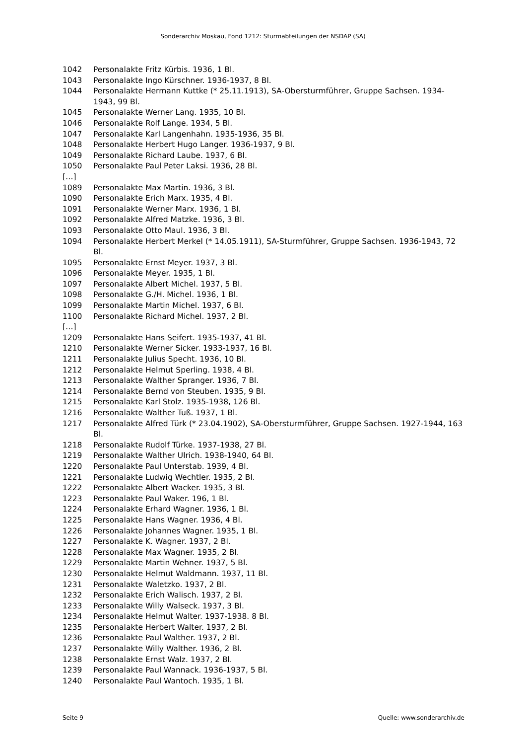Sonderarchiv Moskau, Fond 1212: Sturmabteilungen der NSDAP (SA)
1042 Personalakte Fritz Kürbis. 1936, 1 Bl.
1043 Personalakte Ingo Kürschner. 1936-1937, 8 Bl.
1044 Personalakte Hermann Kuttke (* 25.11.1913), SA-Obersturmführer, Gruppe Sachsen. 1934-1943, 99 Bl.
1045 Personalakte Werner Lang. 1935, 10 Bl.
1046 Personalakte Rolf Lange. 1934, 5 Bl.
1047 Personalakte Karl Langenhahn. 1935-1936, 35 Bl.
1048 Personalakte Herbert Hugo Langer. 1936-1937, 9 Bl.
1049 Personalakte Richard Laube. 1937, 6 Bl.
1050 Personalakte Paul Peter Laksi. 1936, 28 Bl.
[…]
1089 Personalakte Max Martin. 1936, 3 Bl.
1090 Personalakte Erich Marx. 1935, 4 Bl.
1091 Personalakte Werner Marx. 1936, 1 Bl.
1092 Personalakte Alfred Matzke. 1936, 3 Bl.
1093 Personalakte Otto Maul. 1936, 3 Bl.
1094 Personalakte Herbert Merkel (* 14.05.1911), SA-Sturmführer, Gruppe Sachsen. 1936-1943, 72 Bl.
1095 Personalakte Ernst Meyer. 1937, 3 Bl.
1096 Personalakte Meyer. 1935, 1 Bl.
1097 Personalakte Albert Michel. 1937, 5 Bl.
1098 Personalakte G./H. Michel. 1936, 1 Bl.
1099 Personalakte Martin Michel. 1937, 6 Bl.
1100 Personalakte Richard Michel. 1937, 2 Bl.
[…]
1209 Personalakte Hans Seifert. 1935-1937, 41 Bl.
1210 Personalakte Werner Sicker. 1933-1937, 16 Bl.
1211 Personalakte Julius Specht. 1936, 10 Bl.
1212 Personalakte Helmut Sperling. 1938, 4 Bl.
1213 Personalakte Walther Spranger. 1936, 7 Bl.
1214 Personalakte Bernd von Steuben. 1935, 9 Bl.
1215 Personalakte Karl Stolz. 1935-1938, 126 Bl.
1216 Personalakte Walther Tuß. 1937, 1 Bl.
1217 Personalakte Alfred Türk (* 23.04.1902), SA-Obersturmführer, Gruppe Sachsen. 1927-1944, 163 Bl.
1218 Personalakte Rudolf Türke. 1937-1938, 27 Bl.
1219 Personalakte Walther Ulrich. 1938-1940, 64 Bl.
1220 Personalakte Paul Unterstab. 1939, 4 Bl.
1221 Personalakte Ludwig Wechtler. 1935, 2 Bl.
1222 Personalakte Albert Wacker. 1935, 3 Bl.
1223 Personalakte Paul Waker. 196, 1 Bl.
1224 Personalakte Erhard Wagner. 1936, 1 Bl.
1225 Personalakte Hans Wagner. 1936, 4 Bl.
1226 Personalakte Johannes Wagner. 1935, 1 Bl.
1227 Personalakte K. Wagner. 1937, 2 Bl.
1228 Personalakte Max Wagner. 1935, 2 Bl.
1229 Personalakte Martin Wehner. 1937, 5 Bl.
1230 Personalakte Helmut Waldmann. 1937, 11 Bl.
1231 Personalakte Waletzko. 1937, 2 Bl.
1232 Personalakte Erich Walisch. 1937, 2 Bl.
1233 Personalakte Willy Walseck. 1937, 3 Bl.
1234 Personalakte Helmut Walter. 1937-1938. 8 Bl.
1235 Personalakte Herbert Walter. 1937, 2 Bl.
1236 Personalakte Paul Walther. 1937, 2 Bl.
1237 Personalakte Willy Walther. 1936, 2 Bl.
1238 Personalakte Ernst Walz. 1937, 2 Bl.
1239 Personalakte Paul Wannack. 1936-1937, 5 Bl.
1240 Personalakte Paul Wantoch. 1935, 1 Bl.
Seite 9 Quelle: www.sonderarchiv.de